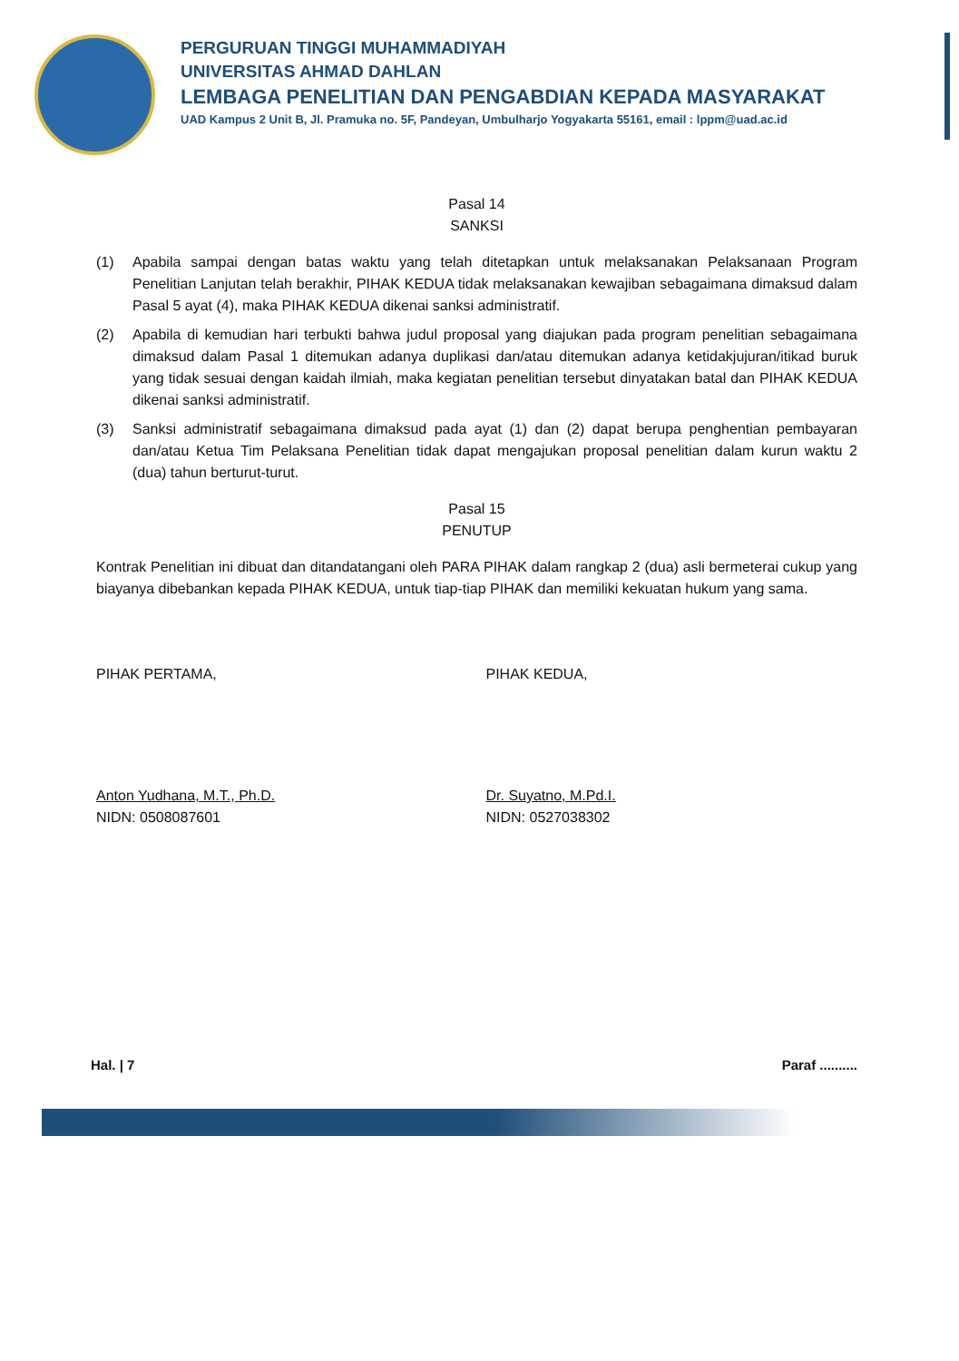PERGURUAN TINGGI MUHAMMADIYAH
UNIVERSITAS AHMAD DAHLAN
LEMBAGA PENELITIAN DAN PENGABDIAN KEPADA MASYARAKAT
UAD Kampus 2 Unit B, Jl. Pramuka no. 5F, Pandeyan, Umbulharjo Yogyakarta 55161, email : lppm@uad.ac.id
Pasal 14
SANKSI
(1) Apabila sampai dengan batas waktu yang telah ditetapkan untuk melaksanakan Pelaksanaan Program Penelitian Lanjutan telah berakhir, PIHAK KEDUA tidak melaksanakan kewajiban sebagaimana dimaksud dalam Pasal 5 ayat (4), maka PIHAK KEDUA dikenai sanksi administratif.
(2) Apabila di kemudian hari terbukti bahwa judul proposal yang diajukan pada program penelitian sebagaimana dimaksud dalam Pasal 1 ditemukan adanya duplikasi dan/atau ditemukan adanya ketidakjujuran/itikad buruk yang tidak sesuai dengan kaidah ilmiah, maka kegiatan penelitian tersebut dinyatakan batal dan PIHAK KEDUA dikenai sanksi administratif.
(3) Sanksi administratif sebagaimana dimaksud pada ayat (1) dan (2) dapat berupa penghentian pembayaran dan/atau Ketua Tim Pelaksana Penelitian tidak dapat mengajukan proposal penelitian dalam kurun waktu 2 (dua) tahun berturut-turut.
Pasal 15
PENUTUP
Kontrak Penelitian ini dibuat dan ditandatangani oleh PARA PIHAK dalam rangkap 2 (dua) asli bermeterai cukup yang biayanya dibebankan kepada PIHAK KEDUA, untuk tiap-tiap PIHAK dan memiliki kekuatan hukum yang sama.
PIHAK PERTAMA,
Anton Yudhana, M.T., Ph.D.
NIDN: 0508087601
PIHAK KEDUA,
Dr. Suyatno, M.Pd.I.
NIDN: 0527038302
Hal. | 7 Paraf ..........